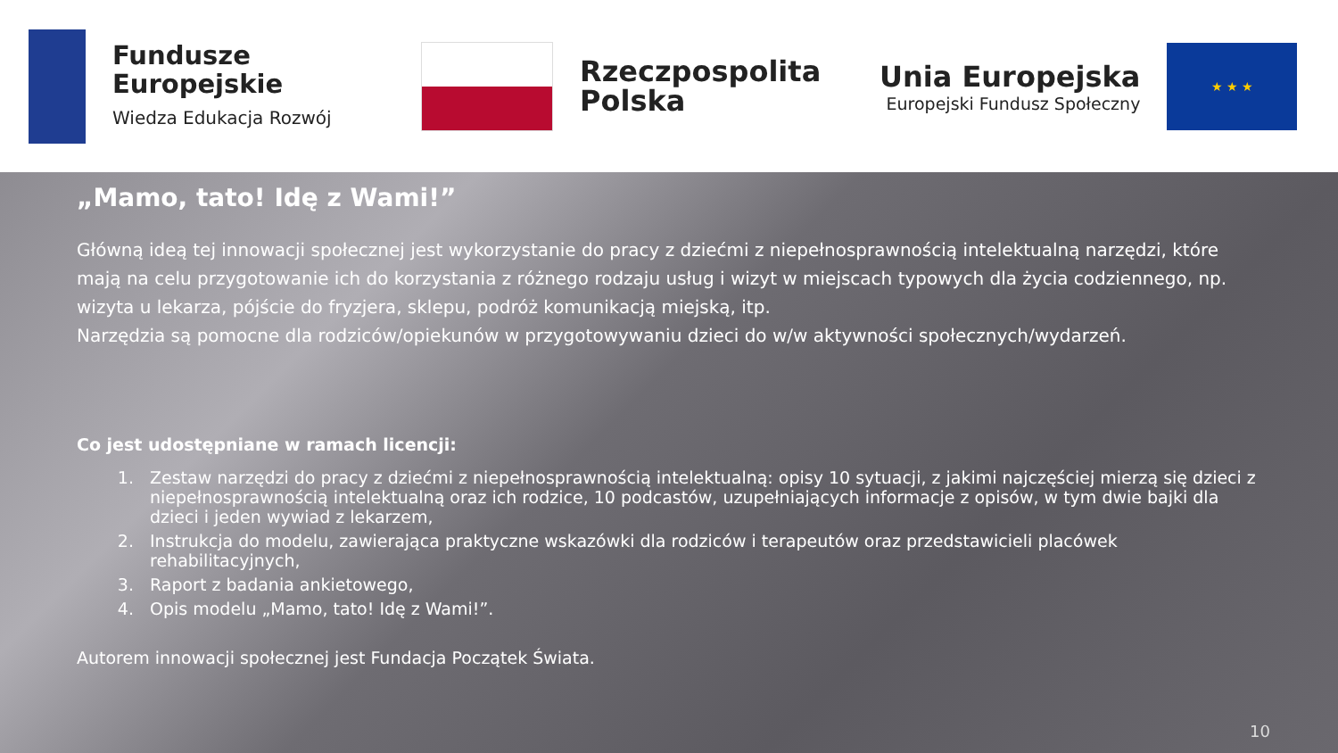Fundusze
Europejskie
Wiedza Edukacja Rozwój
Rzeczpospolita
Polska
Unia Europejska
Europejski Fundusz Społeczny
★ ★ ★
„Mamo, tato! Idę z Wami!”
Główną ideą tej innowacji społecznej jest wykorzystanie do pracy z dziećmi z niepełnosprawnością intelektualną narzędzi, które mają na celu przygotowanie ich do korzystania z różnego rodzaju usług i wizyt w miejscach typowych dla życia codziennego, np. wizyta u lekarza, pójście do fryzjera, sklepu, podróż komunikacją miejską, itp.
Narzędzia są pomocne dla rodziców/opiekunów w przygotowywaniu dzieci do w/w aktywności społecznych/wydarzeń.
Co jest udostępniane w ramach licencji:
1. Zestaw narzędzi do pracy z dziećmi z niepełnosprawnością intelektualną: opisy 10 sytuacji, z jakimi najczęściej mierzą się dzieci z niepełnosprawnością intelektualną oraz ich rodzice, 10 podcastów, uzupełniających informacje z opisów, w tym dwie bajki dla dzieci i jeden wywiad z lekarzem,
2. Instrukcja do modelu, zawierająca praktyczne wskazówki dla rodziców i terapeutów oraz przedstawicieli placówek rehabilitacyjnych,
3. Raport z badania ankietowego,
4. Opis modelu „Mamo, tato! Idę z Wami!”.
Autorem innowacji społecznej jest Fundacja Początek Świata.
10